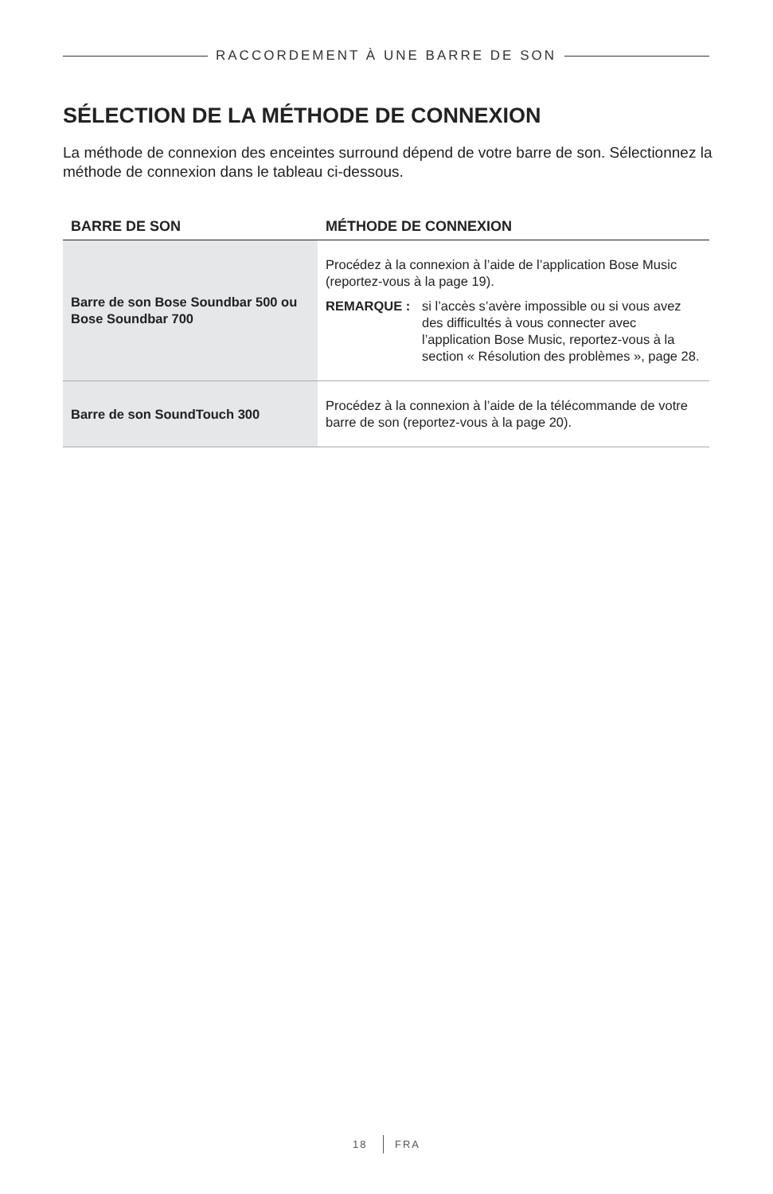RACCORDEMENT À UNE BARRE DE SON
SÉLECTION DE LA MÉTHODE DE CONNEXION
La méthode de connexion des enceintes surround dépend de votre barre de son. Sélectionnez la méthode de connexion dans le tableau ci-dessous.
| BARRE DE SON | MÉTHODE DE CONNEXION |
| --- | --- |
| Barre de son Bose Soundbar 500 ou Bose Soundbar 700 | Procédez à la connexion à l’aide de l’application Bose Music (reportez-vous à la page 19). REMARQUE : si l’accès s’avère impossible ou si vous avez des difficultés à vous connecter avec l’application Bose Music, reportez-vous à la section « Résolution des problèmes », page 28. |
| Barre de son SoundTouch 300 | Procédez à la connexion à l’aide de la télécommande de votre barre de son (reportez-vous à la page 20). |
18 FRA